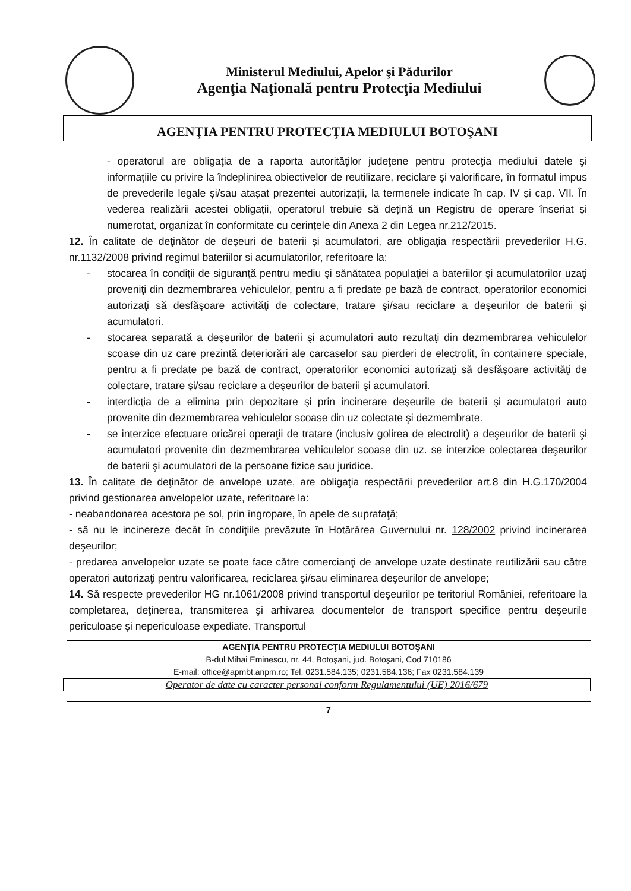Ministerul Mediului, Apelor şi Pădurilor
Agenţia Naţională pentru Protecţia Mediului
AGENŢIA PENTRU PROTECŢIA MEDIULUI BOTOŞANI
- operatorul are obligaţia de a raporta autorităţilor judeţene pentru protecţia mediului datele şi informaţiile cu privire la îndeplinirea obiectivelor de reutilizare, reciclare şi valorificare, în formatul impus de prevederile legale și/sau atașat prezentei autorizații, la termenele indicate în cap. IV și cap. VII. În vederea realizării acestei obligații, operatorul trebuie să dețină un Registru de operare înseriat și numerotat, organizat în conformitate cu cerințele din Anexa 2 din Legea nr.212/2015.
12. În calitate de deţinător de deşeuri de baterii şi acumulatori, are obligaţia respectării prevederilor H.G. nr.1132/2008 privind regimul bateriilor si acumulatorilor, referitoare la:
- stocarea în condiţii de siguranţă pentru mediu şi sănătatea populaţiei a bateriilor şi acumulatorilor uzaţi proveniţi din dezmembrarea vehiculelor, pentru a fi predate pe bază de contract, operatorilor economici autorizaţi să desfăşoare activităţi de colectare, tratare şi/sau reciclare a deşeurilor de baterii şi acumulatori.
- stocarea separată a deşeurilor de baterii şi acumulatori auto rezultaţi din dezmembrarea vehiculelor scoase din uz care prezintă deteriorări ale carcaselor sau pierderi de electrolit, în containere speciale, pentru a fi predate pe bază de contract, operatorilor economici autorizaţi să desfăşoare activităţi de colectare, tratare şi/sau reciclare a deşeurilor de baterii şi acumulatori.
- interdicţia de a elimina prin depozitare şi prin incinerare deşeurile de baterii şi acumulatori auto provenite din dezmembrarea vehiculelor scoase din uz colectate şi dezmembrate.
- se interzice efectuare oricărei operaţii de tratare (inclusiv golirea de electrolit) a deşeurilor de baterii şi acumulatori provenite din dezmembrarea vehiculelor scoase din uz. se interzice colectarea deşeurilor de baterii şi acumulatori de la persoane fizice sau juridice.
13. În calitate de deţinător de anvelope uzate, are obligaţia respectării prevederilor art.8 din H.G.170/2004 privind gestionarea anvelopelor uzate, referitoare la:
- neabandonarea acestora pe sol, prin îngropare, în apele de suprafaţă;
- să nu le incinereze decât în condiţiile prevăzute în Hotărârea Guvernului nr. 128/2002 privind incinerarea deşeurilor;
- predarea anvelopelor uzate se poate face către comercianţi de anvelope uzate destinate reutilizării sau către operatori autorizaţi pentru valorificarea, reciclarea şi/sau eliminarea deşeurilor de anvelope;
14. Să respecte prevederilor HG nr.1061/2008 privind transportul deşeurilor pe teritoriul României, referitoare la completarea, deţinerea, transmiterea şi arhivarea documentelor de transport specifice pentru deşeurile periculoase şi nepericuloase expediate. Transportul
AGENŢIA PENTRU PROTECŢIA MEDIULUI BOTOŞANI
B-dul Mihai Eminescu, nr. 44, Botoşani, jud. Botoşani, Cod 710186
E-mail: office@apmbt.anpm.ro; Tel. 0231.584.135; 0231.584.136; Fax 0231.584.139
Operator de date cu caracter personal conform Regulamentului (UE) 2016/679
7